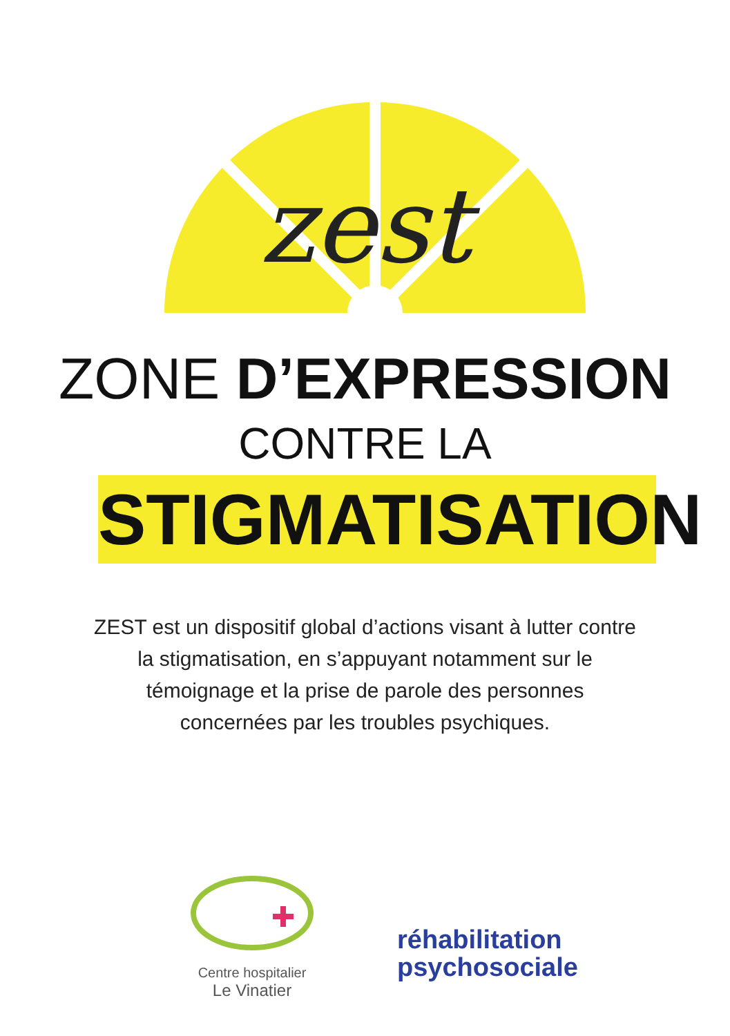zest
ZONE D’EXPRESSION
CONTRE LA
STIGMATISATION
ZEST est un dispositif global d’actions visant à lutter contre
la stigmatisation, en s’appuyant notamment sur le
témoignage et la prise de parole des personnes
concernées par les troubles psychiques.
Centre hospitalier
Le Vinatier
réhabilitation
psychosociale